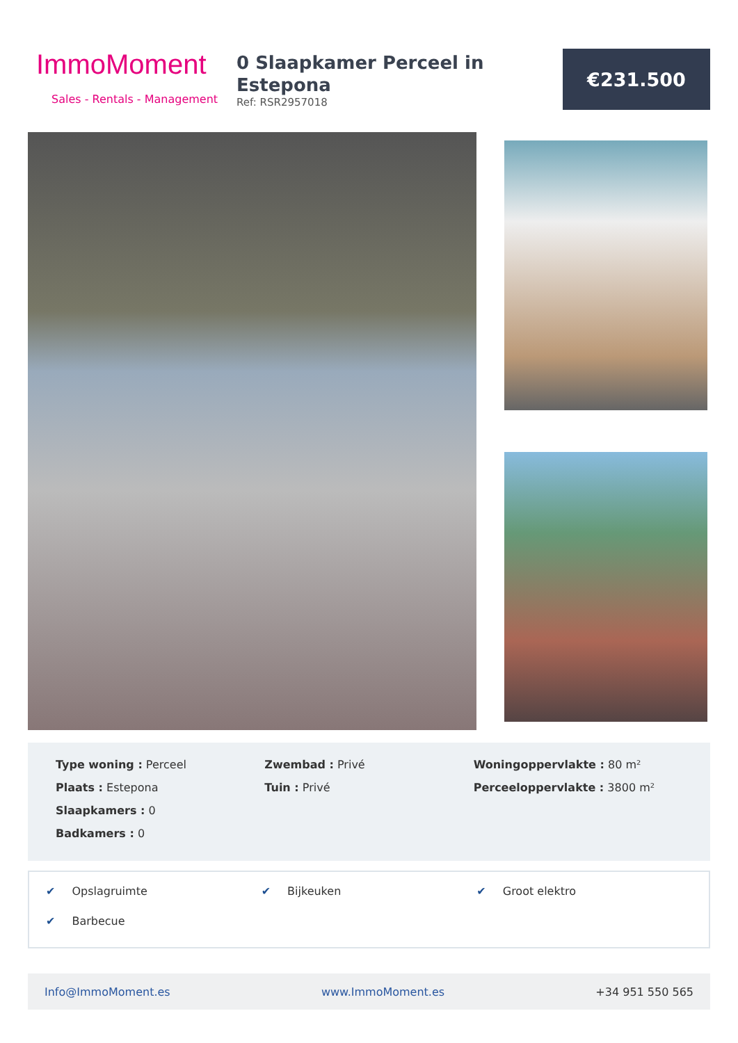ImmoMoment
Sales - Rentals - Management
0 Slaapkamer Perceel in Estepona
Ref: RSR2957018
€231.500
Type woning : Perceel
Plaats : Estepona
Slaapkamers : 0
Badkamers : 0
Zwembad : Privé
Tuin : Privé
Woningoppervlakte : 80 m²
Perceeloppervlakte : 3800 m²
✔ Opslagruimte
✔ Bijkeuken
✔ Groot elektro
✔ Barbecue
Info@ImmoMoment.es www.ImmoMoment.es +34 951 550 565